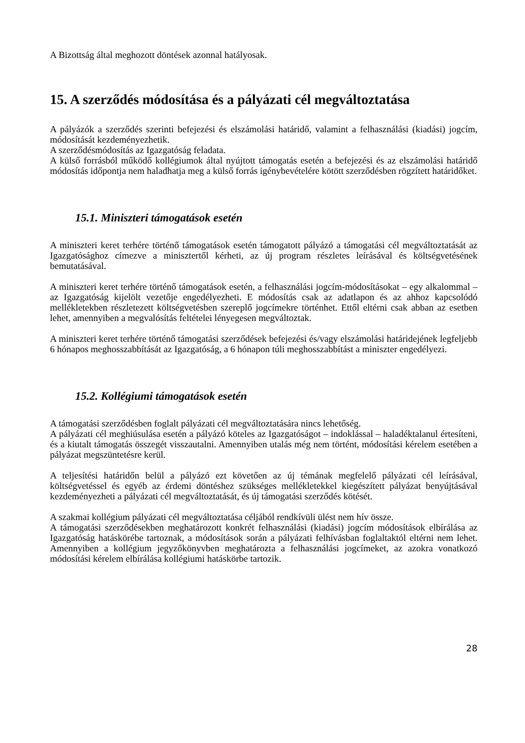A Bizottság által meghozott döntések azonnal hatályosak.
15. A szerződés módosítása és a pályázati cél megváltoztatása
A pályázók a szerződés szerinti befejezési és elszámolási határidő, valamint a felhasználási (kiadási) jogcím, módosítását kezdeményezhetik.
A szerződésmódosítás az Igazgatóság feladata.
A külső forrásból működő kollégiumok által nyújtott támogatás esetén a befejezési és az elszámolási határidő módosítás időpontja nem haladhatja meg a külső forrás igénybevételére kötött szerződésben rögzített határidőket.
15.1. Miniszteri támogatások esetén
A miniszteri keret terhére történő támogatások esetén támogatott pályázó a támogatási cél megváltoztatását az Igazgatósághoz címezve a minisztertől kérheti, az új program részletes leírásával és költségvetésének bemutatásával.
A miniszteri keret terhére történő támogatások esetén, a felhasználási jogcím-módosításokat – egy alkalommal – az Igazgatóság kijelölt vezetője engedélyezheti. E módosítás csak az adatlapon és az ahhoz kapcsolódó mellékletekben részletezett költségvetésben szereplő jogcímekre történhet. Ettől eltérni csak abban az esetben lehet, amennyiben a megvalósítás feltételei lényegesen megváltoztak.
A miniszteri keret terhére történő támogatási szerződések befejezési és/vagy elszámolási határidejének legfeljebb 6 hónapos meghosszabbítását az Igazgatóság, a 6 hónapon túli meghosszabbítást a miniszter engedélyezi.
15.2. Kollégiumi támogatások esetén
A támogatási szerződésben foglalt pályázati cél megváltoztatására nincs lehetőség.
A pályázati cél meghiúsulása esetén a pályázó köteles az Igazgatóságot – indoklással – haladéktalanul értesíteni, és a kiutalt támogatás összegét visszautalni. Amennyiben utalás még nem történt, módosítási kérelem esetében a pályázat megszüntetésre kerül.
A teljesítési határidőn belül a pályázó ezt követően az új témának megfelelő pályázati cél leírásával, költségvetéssel és egyéb az érdemi döntéshez szükséges mellékletekkel kiegészített pályázat benyújtásával kezdeményezheti a pályázati cél megváltoztatását, és új támogatási szerződés kötését.
A szakmai kollégium pályázati cél megváltoztatása céljából rendkívüli ülést nem hív össze.
A támogatási szerződésekben meghatározott konkrét felhasználási (kiadási) jogcím módosítások elbírálása az Igazgatóság hatáskörébe tartoznak, a módosítások során a pályázati felhívásban foglaltaktól eltérni nem lehet. Amennyiben a kollégium jegyzőkönyvben meghatározta a felhasználási jogcímeket, az azokra vonatkozó módosítási kérelem elbírálása kollégiumi hatáskörbe tartozik.
28